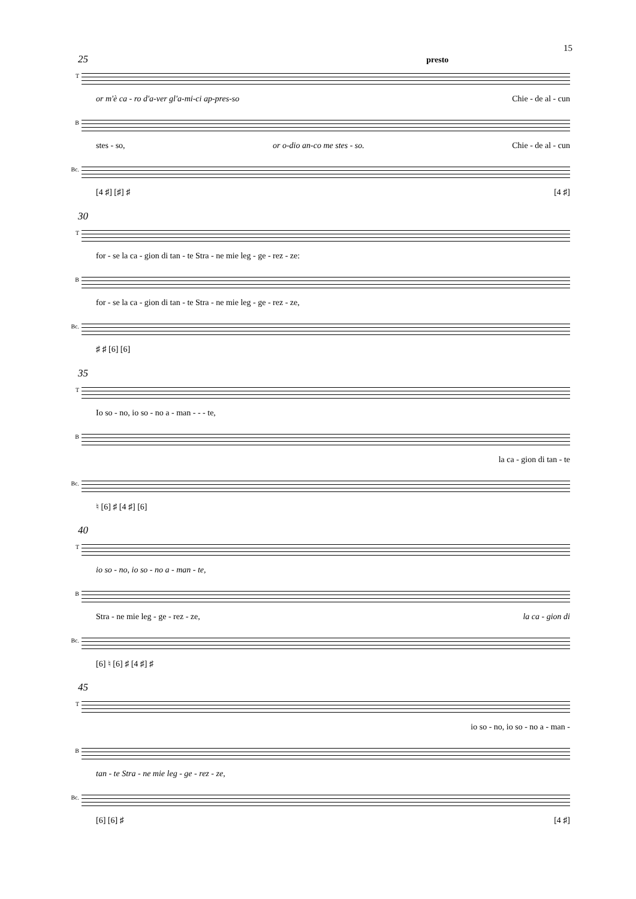15
25 presto
T
or m'è ca - ro d'a-ver gl'a-mi-ci ap-pres-so Chie - de al - cun
B
stes - so, or o-dio an-co me stes - so. Chie - de al - cun
Bc.
[4 ♯] [♯] ♯ [4 ♯]
30
T
for - se la ca - gion di tan - te Stra - ne mie leg - ge - rez - ze:
B
for - se la ca - gion di tan - te Stra - ne mie leg - ge - rez - ze,
Bc.
♯ ♯ [6] [6]
35
T
Io so - no, io so - no a - man - - - te,
B
la ca - gion di tan - te
Bc.
♮ [6] ♯ [4 ♯] [6]
40
T
io so - no, io so - no a - man - te,
B
Stra - ne mie leg - ge - rez - ze, la ca - gion di
Bc.
[6] ♮ [6] ♯ [4 ♯] ♯
45
T
io so - no, io so - no a - man -
B
tan - te Stra - ne mie leg - ge - rez - ze,
Bc.
[6] [6] ♯ [4 ♯]